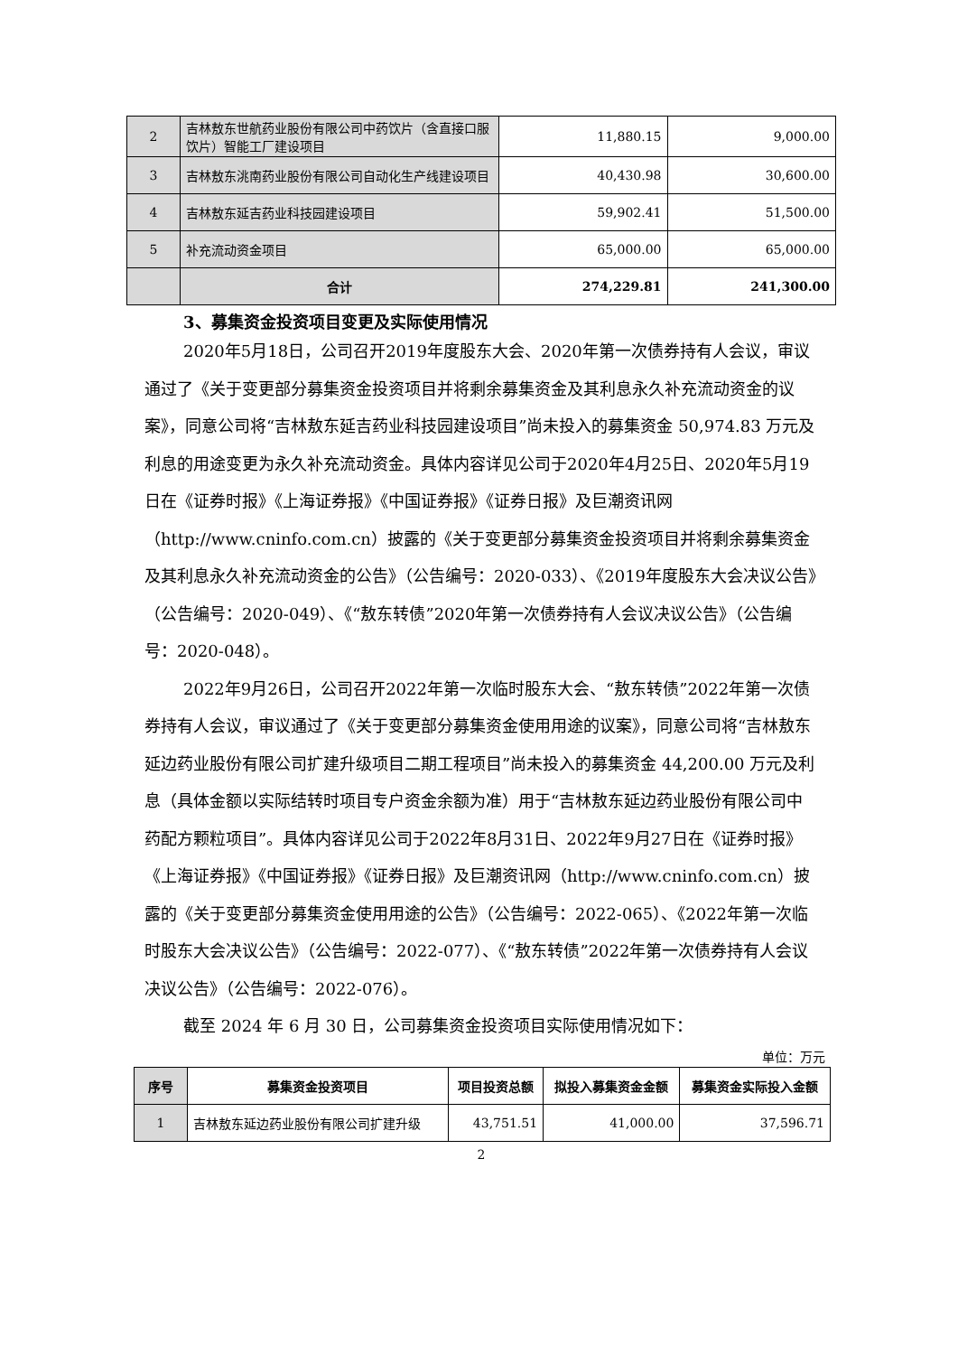| 2 | 吉林敖东世航药业股份有限公司中药饮片（含直接口服饮片）智能工厂建设项目 | 11,880.15 | 9,000.00 |
| 3 | 吉林敖东洮南药业股份有限公司自动化生产线建设项目 | 40,430.98 | 30,600.00 |
| 4 | 吉林敖东延吉药业科技园建设项目 | 59,902.41 | 51,500.00 |
| 5 | 补充流动资金项目 | 65,000.00 | 65,000.00 |
| | 合计 | 274,229.81 | 241,300.00 |
3、募集资金投资项目变更及实际使用情况
2020年5月18日，公司召开2019年度股东大会、2020年第一次债券持有人会议，审议通过了《关于变更部分募集资金投资项目并将剩余募集资金及其利息永久补充流动资金的议案》，同意公司将“吉林敖东延吉药业科技园建设项目”尚未投入的募集资金 50,974.83 万元及利息的用途变更为永久补充流动资金。具体内容详见公司于2020年4月25日、2020年5月19日在《证券时报》《上海证券报》《中国证券报》《证券日报》及巨潮资讯网（http://www.cninfo.com.cn）披露的《关于变更部分募集资金投资项目并将剩余募集资金及其利息永久补充流动资金的公告》（公告编号：2020-033）、《2019年度股东大会决议公告》（公告编号：2020-049）、《“敖东转债”2020年第一次债券持有人会议决议公告》（公告编号：2020-048）。
2022年9月26日，公司召开2022年第一次临时股东大会、“敖东转债”2022年第一次债券持有人会议，审议通过了《关于变更部分募集资金使用用途的议案》，同意公司将“吉林敖东延边药业股份有限公司扩建升级项目二期工程项目”尚未投入的募集资金 44,200.00 万元及利息（具体金额以实际结转时项目专户资金余额为准）用于“吉林敖东延边药业股份有限公司中药配方颗粒项目”。具体内容详见公司于2022年8月31日、2022年9月27日在《证券时报》《上海证券报》《中国证券报》《证券日报》及巨潮资讯网（http://www.cninfo.com.cn）披露的《关于变更部分募集资金使用用途的公告》（公告编号：2022-065）、《2022年第一次临时股东大会决议公告》（公告编号：2022-077）、《“敖东转债”2022年第一次债券持有人会议决议公告》（公告编号：2022-076）。
截至 2024 年 6 月 30 日，公司募集资金投资项目实际使用情况如下：
单位：万元
| 序号 | 募集资金投资项目 | 项目投资总额 | 拟投入募集资金金额 | 募集资金实际投入金额 |
| --- | --- | --- | --- | --- |
| 1 | 吉林敖东延边药业股份有限公司扩建升级 | 43,751.51 | 41,000.00 | 37,596.71 |
2